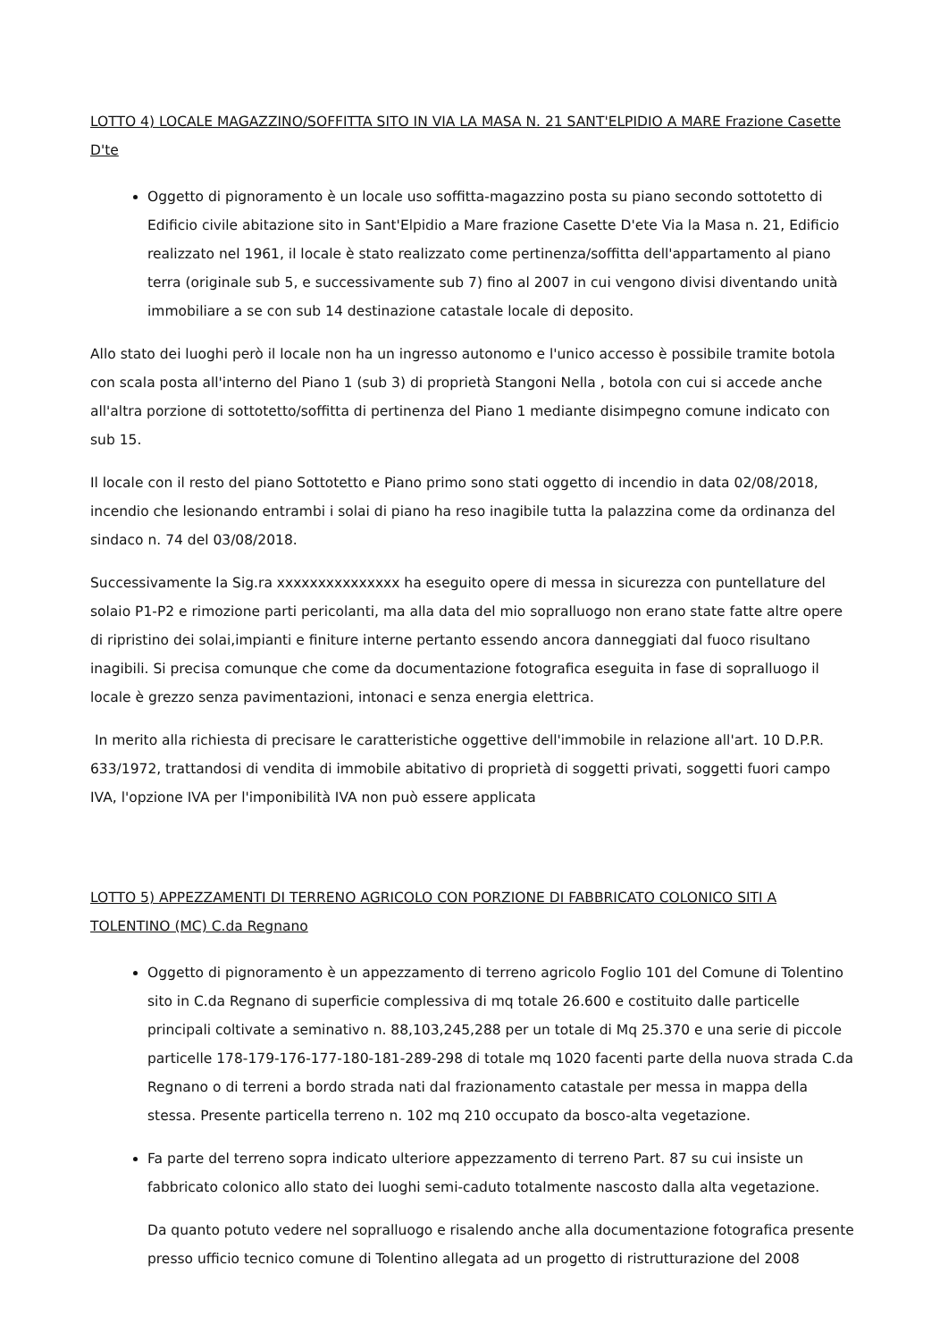LOTTO 4) LOCALE MAGAZZINO/SOFFITTA SITO IN VIA LA MASA N. 21 SANT'ELPIDIO A MARE Frazione Casette D'te
Oggetto di pignoramento è un locale uso soffitta-magazzino posta su piano secondo sottotetto di Edificio civile abitazione sito in Sant'Elpidio a Mare frazione Casette D'ete Via la Masa n. 21, Edificio realizzato nel 1961, il locale è stato realizzato come pertinenza/soffitta dell'appartamento al piano terra (originale sub 5, e successivamente sub 7) fino al 2007 in cui vengono divisi diventando unità immobiliare a se con sub 14 destinazione catastale locale di deposito.
Allo stato dei luoghi però il locale non ha un ingresso autonomo e l'unico accesso è possibile tramite botola con scala posta all'interno del Piano 1 (sub 3) di proprietà Stangoni Nella , botola con cui si accede anche all'altra porzione di sottotetto/soffitta di pertinenza del Piano 1 mediante disimpegno comune indicato con sub 15.
Il locale con il resto del piano Sottotetto e Piano primo sono stati oggetto di incendio in data 02/08/2018, incendio che lesionando entrambi i solai di piano ha reso inagibile tutta la palazzina come da ordinanza del sindaco n. 74 del 03/08/2018.
Successivamente la Sig.ra xxxxxxxxxxxxxxx ha eseguito opere di messa in sicurezza con puntellature del solaio P1-P2 e rimozione parti pericolanti, ma alla data del mio sopralluogo non erano state fatte altre opere di ripristino dei solai,impianti e finiture interne pertanto essendo ancora danneggiati dal fuoco risultano inagibili. Si precisa comunque che come da documentazione fotografica eseguita in fase di sopralluogo il locale è grezzo senza pavimentazioni, intonaci e senza energia elettrica.
In merito alla richiesta di precisare le caratteristiche oggettive dell'immobile in relazione all'art. 10 D.P.R. 633/1972, trattandosi di vendita di immobile abitativo di proprietà di soggetti privati, soggetti fuori campo IVA, l'opzione IVA per l'imponibilità IVA non può essere applicata
LOTTO 5) APPEZZAMENTI DI TERRENO AGRICOLO CON PORZIONE DI FABBRICATO COLONICO SITI A TOLENTINO (MC) C.da Regnano
Oggetto di pignoramento è un appezzamento di terreno agricolo Foglio 101 del Comune di Tolentino sito in C.da Regnano di superficie complessiva di mq totale 26.600 e costituito dalle particelle principali coltivate a seminativo n. 88,103,245,288 per un totale di Mq 25.370 e una serie di piccole particelle 178-179-176-177-180-181-289-298 di totale mq 1020 facenti parte della nuova strada C.da Regnano o di terreni a bordo strada nati dal frazionamento catastale per messa in mappa della stessa. Presente particella terreno n. 102 mq 210 occupato da bosco-alta vegetazione.
Fa parte del terreno sopra indicato ulteriore appezzamento di terreno Part. 87 su cui insiste un fabbricato colonico allo stato dei luoghi semi-caduto totalmente nascosto dalla alta vegetazione.
Da quanto potuto vedere nel sopralluogo e risalendo anche alla documentazione fotografica presente presso ufficio tecnico comune di Tolentino allegata ad un progetto di ristrutturazione del 2008